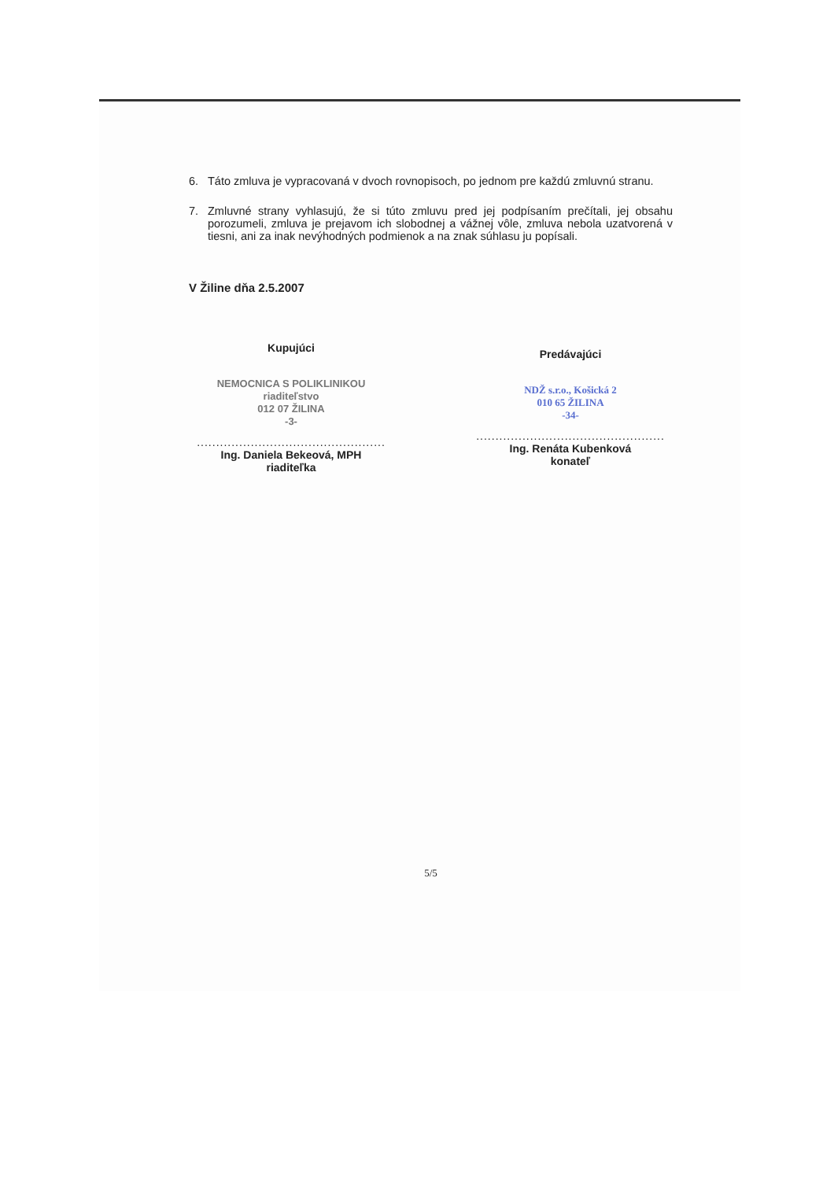6. Táto zmluva je vypracovaná v dvoch rovnopisoch, po jednom pre každú zmluvnú stranu.
7. Zmluvné strany vyhlasujú, že si túto zmluvu pred jej podpísaním prečítali, jej obsahu porozumeli, zmluva je prejavom ich slobodnej a vážnej vôle, zmluva nebola uzatvorená v tiesni, ani za inak nevýhodných podmienok a na znak súhlasu ju popísali.
V Žiline dňa 2.5.2007
Kupujúci
NEMOCNICA S POLIKLINIKOU
riaditeľstvo
012 07 ŽILINA
-3-
.................................................
Ing. Daniela Bekeová, MPH
riaditeľka
Predávajúci
NDŽ s.r.o., Košická 2
010 65 ŽILINA
-34-
.................................................
Ing. Renáta Kubenková
konateľ
5/5